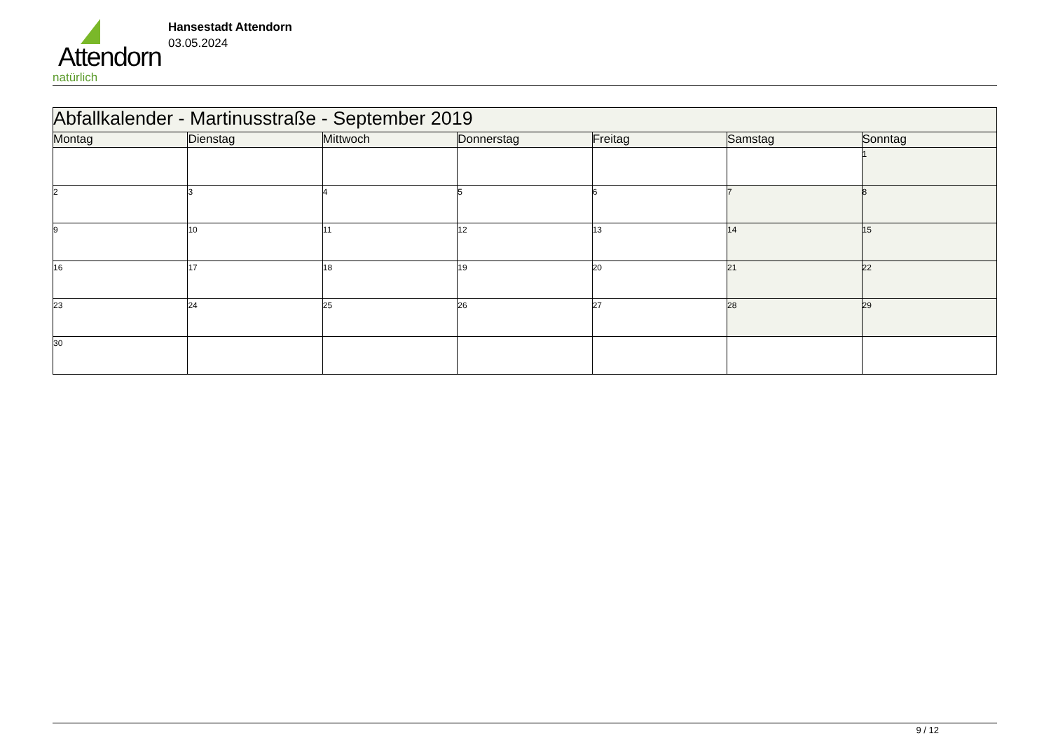Attendorn
natürlich
Hansestadt Attendorn
03.05.2024
| Abfallkalender - Martinusstraße - September 2019 | | | | | | |
| Montag | Dienstag | Mittwoch | Donnerstag | Freitag | Samstag | Sonntag |
| | | | | | | 1 |
| 2 | 3 | 4 | 5 | 6 | 7 | 8 |
| 9 | 10 | 11 | 12 | 13 | 14 | 15 |
| 16 | 17 | 18 | 19 | 20 | 21 | 22 |
| 23 | 24 | 25 | 26 | 27 | 28 | 29 |
| 30 | | | | | | |
9 / 12